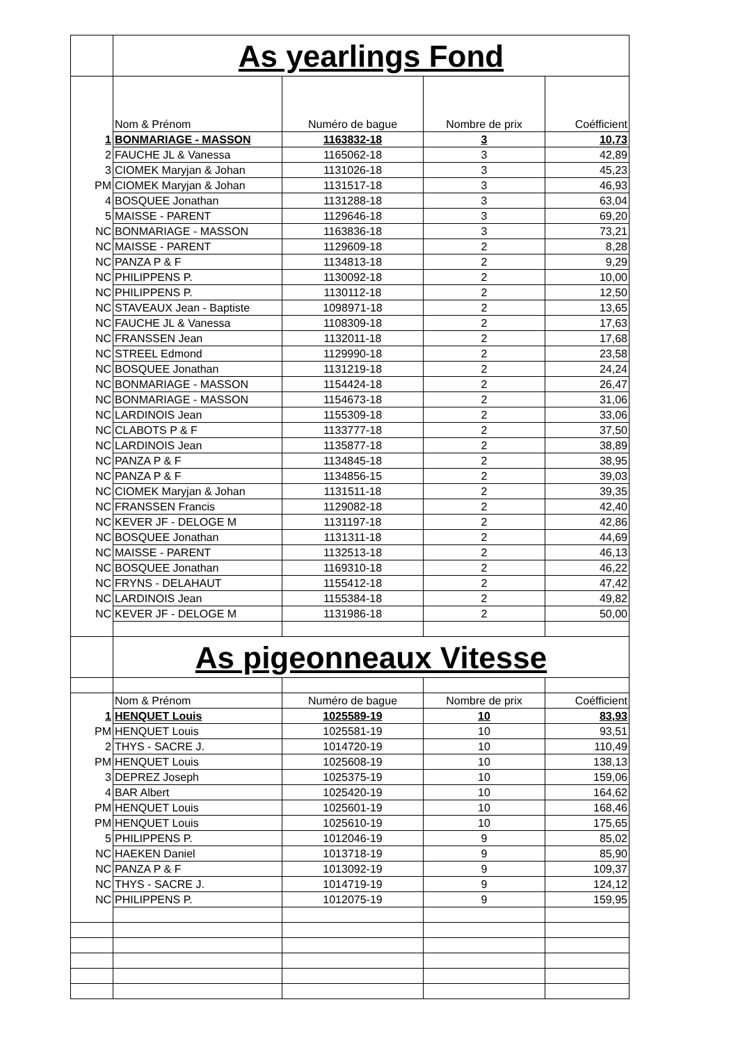| | As yearlings Fond | | | |
| | Nom & Prénom | Numéro de bague | Nombre de prix | Coéfficient |
| 1 | BONMARIAGE - MASSON | 1163832-18 | 3 | 10,73 |
| 2 | FAUCHE JL & Vanessa | 1165062-18 | 3 | 42,89 |
| 3 | CIOMEK Maryjan & Johan | 1131026-18 | 3 | 45,23 |
| PM | CIOMEK Maryjan & Johan | 1131517-18 | 3 | 46,93 |
| 4 | BOSQUEE Jonathan | 1131288-18 | 3 | 63,04 |
| 5 | MAISSE - PARENT | 1129646-18 | 3 | 69,20 |
| NC | BONMARIAGE - MASSON | 1163836-18 | 3 | 73,21 |
| NC | MAISSE - PARENT | 1129609-18 | 2 | 8,28 |
| NC | PANZA P & F | 1134813-18 | 2 | 9,29 |
| NC | PHILIPPENS P. | 1130092-18 | 2 | 10,00 |
| NC | PHILIPPENS P. | 1130112-18 | 2 | 12,50 |
| NC | STAVEAUX Jean - Baptiste | 1098971-18 | 2 | 13,65 |
| NC | FAUCHE JL & Vanessa | 1108309-18 | 2 | 17,63 |
| NC | FRANSSEN Jean | 1132011-18 | 2 | 17,68 |
| NC | STREEL Edmond | 1129990-18 | 2 | 23,58 |
| NC | BOSQUEE Jonathan | 1131219-18 | 2 | 24,24 |
| NC | BONMARIAGE - MASSON | 1154424-18 | 2 | 26,47 |
| NC | BONMARIAGE - MASSON | 1154673-18 | 2 | 31,06 |
| NC | LARDINOIS Jean | 1155309-18 | 2 | 33,06 |
| NC | CLABOTS P & F | 1133777-18 | 2 | 37,50 |
| NC | LARDINOIS Jean | 1135877-18 | 2 | 38,89 |
| NC | PANZA P & F | 1134845-18 | 2 | 38,95 |
| NC | PANZA P & F | 1134856-15 | 2 | 39,03 |
| NC | CIOMEK Maryjan & Johan | 1131511-18 | 2 | 39,35 |
| NC | FRANSSEN Francis | 1129082-18 | 2 | 42,40 |
| NC | KEVER JF - DELOGE M | 1131197-18 | 2 | 42,86 |
| NC | BOSQUEE Jonathan | 1131311-18 | 2 | 44,69 |
| NC | MAISSE - PARENT | 1132513-18 | 2 | 46,13 |
| NC | BOSQUEE Jonathan | 1169310-18 | 2 | 46,22 |
| NC | FRYNS - DELAHAUT | 1155412-18 | 2 | 47,42 |
| NC | LARDINOIS Jean | 1155384-18 | 2 | 49,82 |
| NC | KEVER JF - DELOGE M | 1131986-18 | 2 | 50,00 |
| | As pigeonneaux Vitesse | | | |
| | Nom & Prénom | Numéro de bague | Nombre de prix | Coéfficient |
| 1 | HENQUET Louis | 1025589-19 | 10 | 83,93 |
| PM | HENQUET Louis | 1025581-19 | 10 | 93,51 |
| 2 | THYS - SACRE J. | 1014720-19 | 10 | 110,49 |
| PM | HENQUET Louis | 1025608-19 | 10 | 138,13 |
| 3 | DEPREZ Joseph | 1025375-19 | 10 | 159,06 |
| 4 | BAR Albert | 1025420-19 | 10 | 164,62 |
| PM | HENQUET Louis | 1025601-19 | 10 | 168,46 |
| PM | HENQUET Louis | 1025610-19 | 10 | 175,65 |
| 5 | PHILIPPENS P. | 1012046-19 | 9 | 85,02 |
| NC | HAEKEN Daniel | 1013718-19 | 9 | 85,90 |
| NC | PANZA P & F | 1013092-19 | 9 | 109,37 |
| NC | THYS - SACRE J. | 1014719-19 | 9 | 124,12 |
| NC | PHILIPPENS P. | 1012075-19 | 9 | 159,95 |